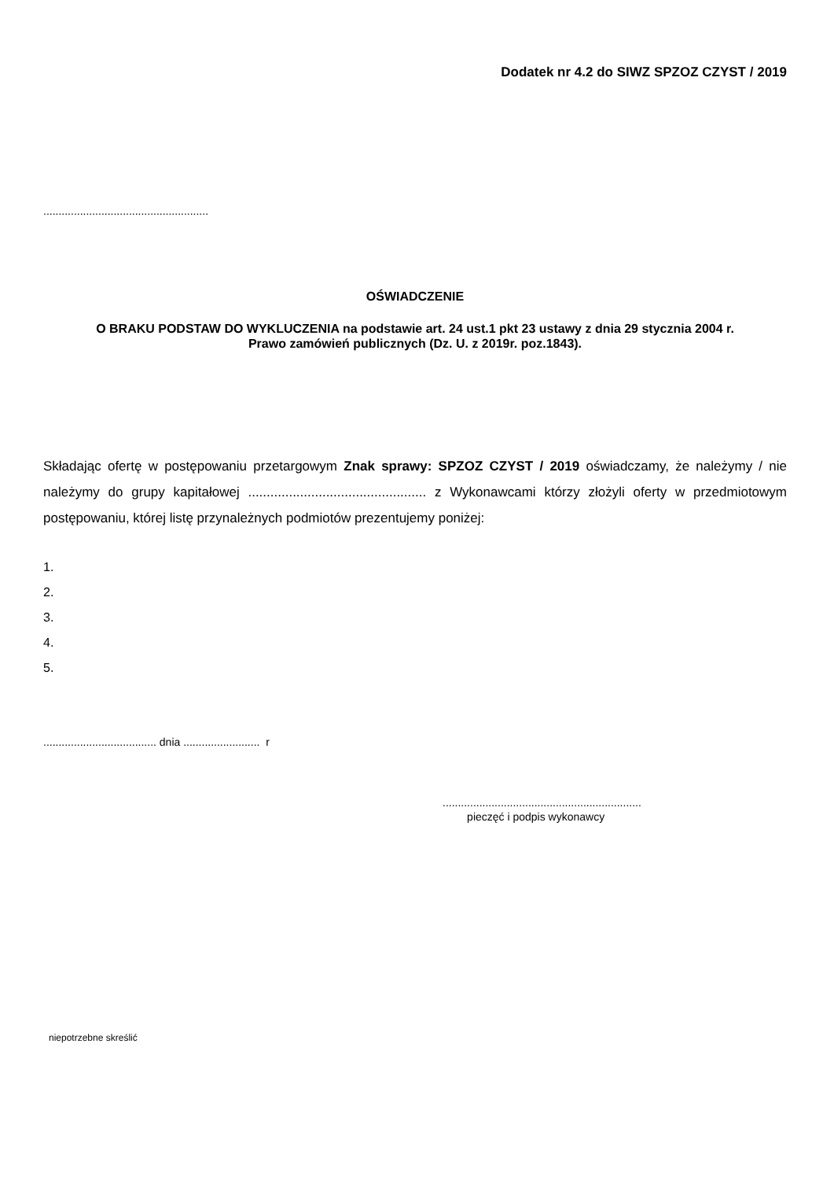Dodatek nr 4.2 do SIWZ SPZOZ CZYST / 2019
......................................................
OŚWIADCZENIE
O BRAKU PODSTAW DO WYKLUCZENIA na podstawie art. 24 ust.1 pkt 23 ustawy z dnia 29 stycznia 2004 r.
Prawo zamówień publicznych (Dz. U. z 2019r. poz.1843).
Składając ofertę w postępowaniu przetargowym Znak sprawy: SPZOZ CZYST / 2019 oświadczamy, że należymy / nie należymy do grupy kapitałowej ................................................ z Wykonawcami którzy złożyli oferty w przedmiotowym postępowaniu, której listę przynależnych podmiotów prezentujemy poniżej:
1.
2.
3.
4.
5.
..................................... dnia ......................... r
.................................................................
pieczęć i podpis wykonawcy
niepotrzebne skreślić